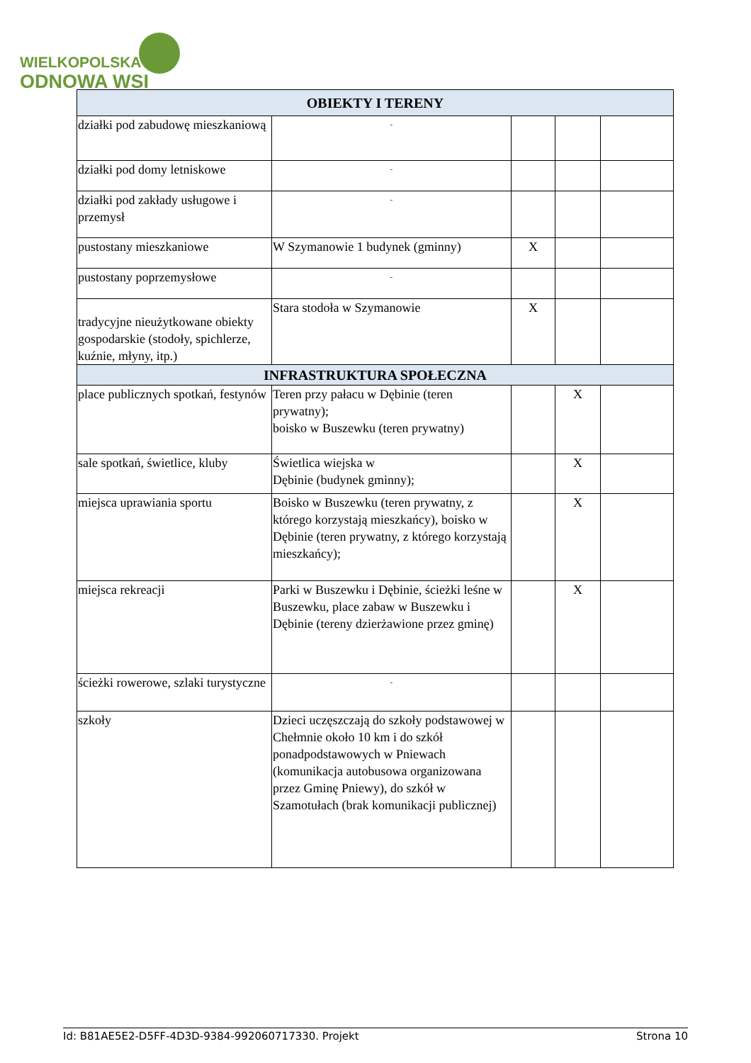WIELKOPOLSKA
ODNOWA WSI
| OBIEKTY I TERENY | | | | |
| --- | --- | --- | --- | --- |
| działki pod zabudowę mieszkaniową | - | | | |
| działki pod domy letniskowe | - | | | |
| działki pod zakłady usługowe i przemysł | - | | | |
| pustostany mieszkaniowe | W Szymanowie 1 budynek (gminny) | X | | |
| pustostany poprzemysłowe | - | | | |
| tradycyjne nieużytkowane obiekty gospodarskie (stodoły, spichlerze, kuźnie, młyny, itp.) | Stara stodoła w Szymanowie | X | | |
| INFRASTRUKTURA SPOŁECZNA | | | | |
| place publicznych spotkań, festynów | Teren przy pałacu w Dębinie (teren prywatny); boisko w Buszewku (teren prywatny) | | X | |
| sale spotkań, świetlice, kluby | Świetlica wiejska w Dębinie (budynek gminny); | | X | |
| miejsca uprawiania sportu | Boisko w Buszewku (teren prywatny, z którego korzystają mieszkańcy), boisko w Dębinie (teren prywatny, z którego korzystają mieszkańcy); | | X | |
| miejsca rekreacji | Parki w Buszewku i Dębinie, ścieżki leśne w Buszewku, place zabaw w Buszewku i Dębinie (tereny dzierżawione przez gminę) | | X | |
| ścieżki rowerowe, szlaki turystyczne | - | | | |
| szkoły | Dzieci uczęszczają do szkoły podstawowej w Chełmnie około 10 km i do szkół ponadpodstawowych w Pniewach (komunikacja autobusowa organizowana przez Gminę Pniewy), do szkół w Szamotułach (brak komunikacji publicznej) | | | |
Id: B81AE5E2-D5FF-4D3D-9384-992060717330. Projekt Strona 10